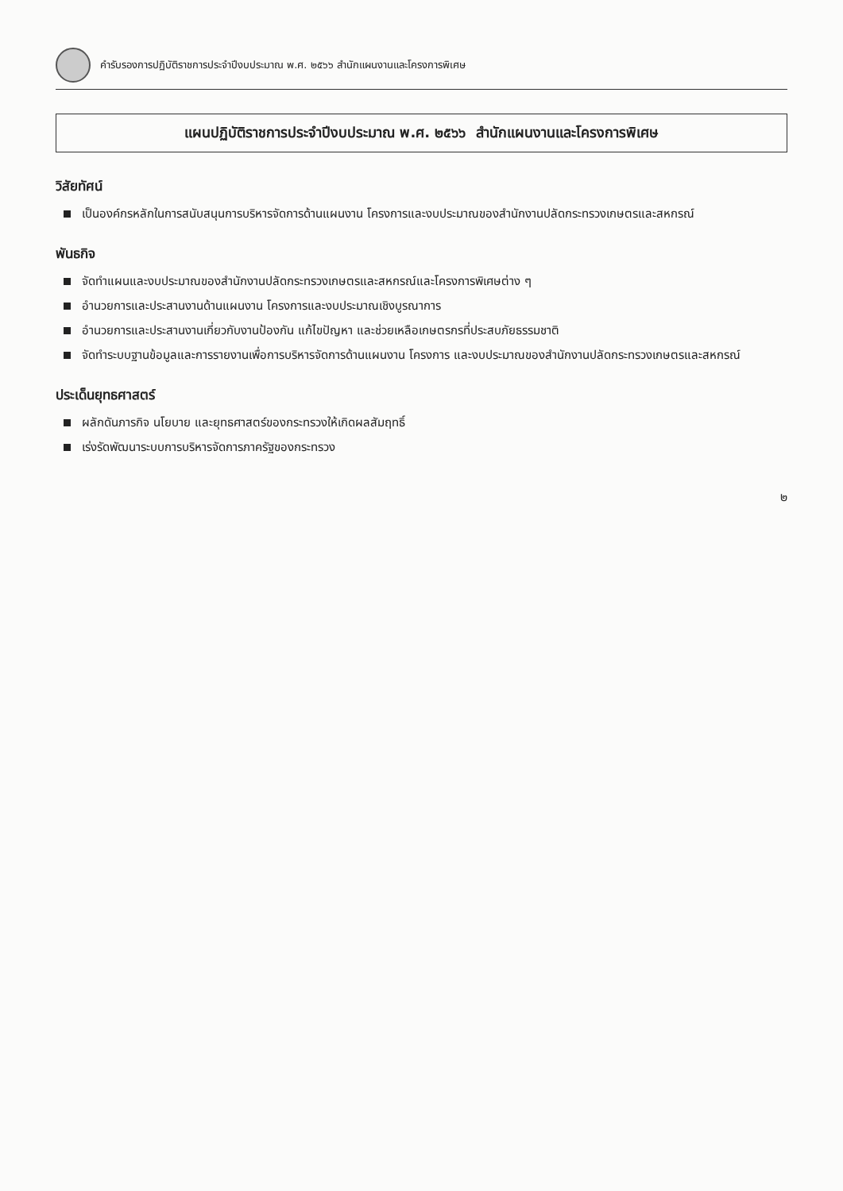คำรับรองการปฏิบัติราชการประจำปีงบประมาณ พ.ศ. ๒๕๖๖ สำนักแผนงานและโครงการพิเศษ
แผนปฏิบัติราชการประจำปีงบประมาณ พ.ศ. ๒๕๖๖ สำนักแผนงานและโครงการพิเศษ
วิสัยทัศน์
เป็นองค์กรหลักในการสนับสนุนการบริหารจัดการด้านแผนงาน โครงการและงบประมาณของสำนักงานปลัดกระทรวงเกษตรและสหกรณ์
พันธกิจ
จัดทำแผนและงบประมาณของสำนักงานปลัดกระทรวงเกษตรและสหกรณ์และโครงการพิเศษต่าง ๆ
อำนวยการและประสานงานด้านแผนงาน โครงการและงบประมาณเชิงบูรณาการ
อำนวยการและประสานงานเกี่ยวกับงานป้องกัน แก้ไขปัญหา และช่วยเหลือเกษตรกรที่ประสบภัยธรรมชาติ
จัดทำระบบฐานข้อมูลและการรายงานเพื่อการบริหารจัดการด้านแผนงาน โครงการ และงบประมาณของสำนักงานปลัดกระทรวงเกษตรและสหกรณ์
ประเด็นยุทธศาสตร์
ผลักดันภารกิจ นโยบาย และยุทธศาสตร์ของกระทรวงให้เกิดผลสัมฤทธิ์
เร่งรัดพัฒนาระบบการบริหารจัดการภาครัฐของกระทรวง
๒